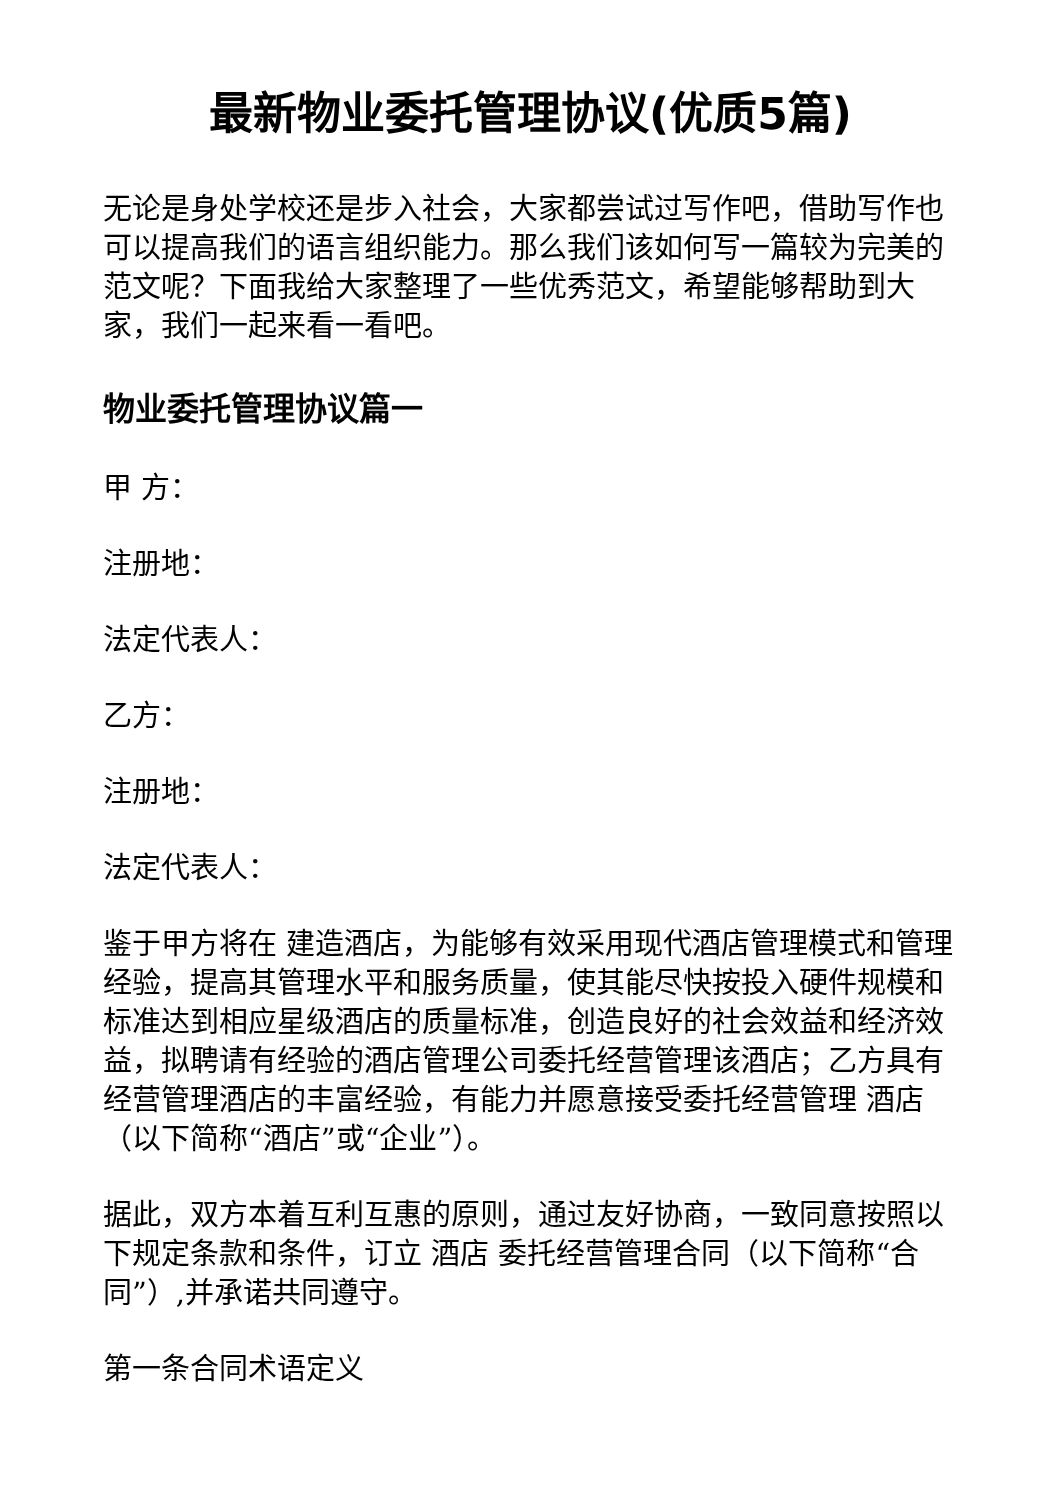最新物业委托管理协议(优质5篇)
无论是身处学校还是步入社会，大家都尝试过写作吧，借助写作也可以提高我们的语言组织能力。那么我们该如何写一篇较为完美的范文呢？下面我给大家整理了一些优秀范文，希望能够帮助到大家，我们一起来看一看吧。
物业委托管理协议篇一
甲 方：
注册地：
法定代表人：
乙方：
注册地：
法定代表人：
鉴于甲方将在 建造酒店，为能够有效采用现代酒店管理模式和管理经验，提高其管理水平和服务质量，使其能尽快按投入硬件规模和标准达到相应星级酒店的质量标准，创造良好的社会效益和经济效益，拟聘请有经验的酒店管理公司委托经营管理该酒店；乙方具有经营管理酒店的丰富经验，有能力并愿意接受委托经营管理 酒店（以下简称“酒店”或“企业”）。
据此，双方本着互利互惠的原则，通过友好协商，一致同意按照以下规定条款和条件，订立 酒店 委托经营管理合同（以下简称“合同”）,并承诺共同遵守。
第一条合同术语定义